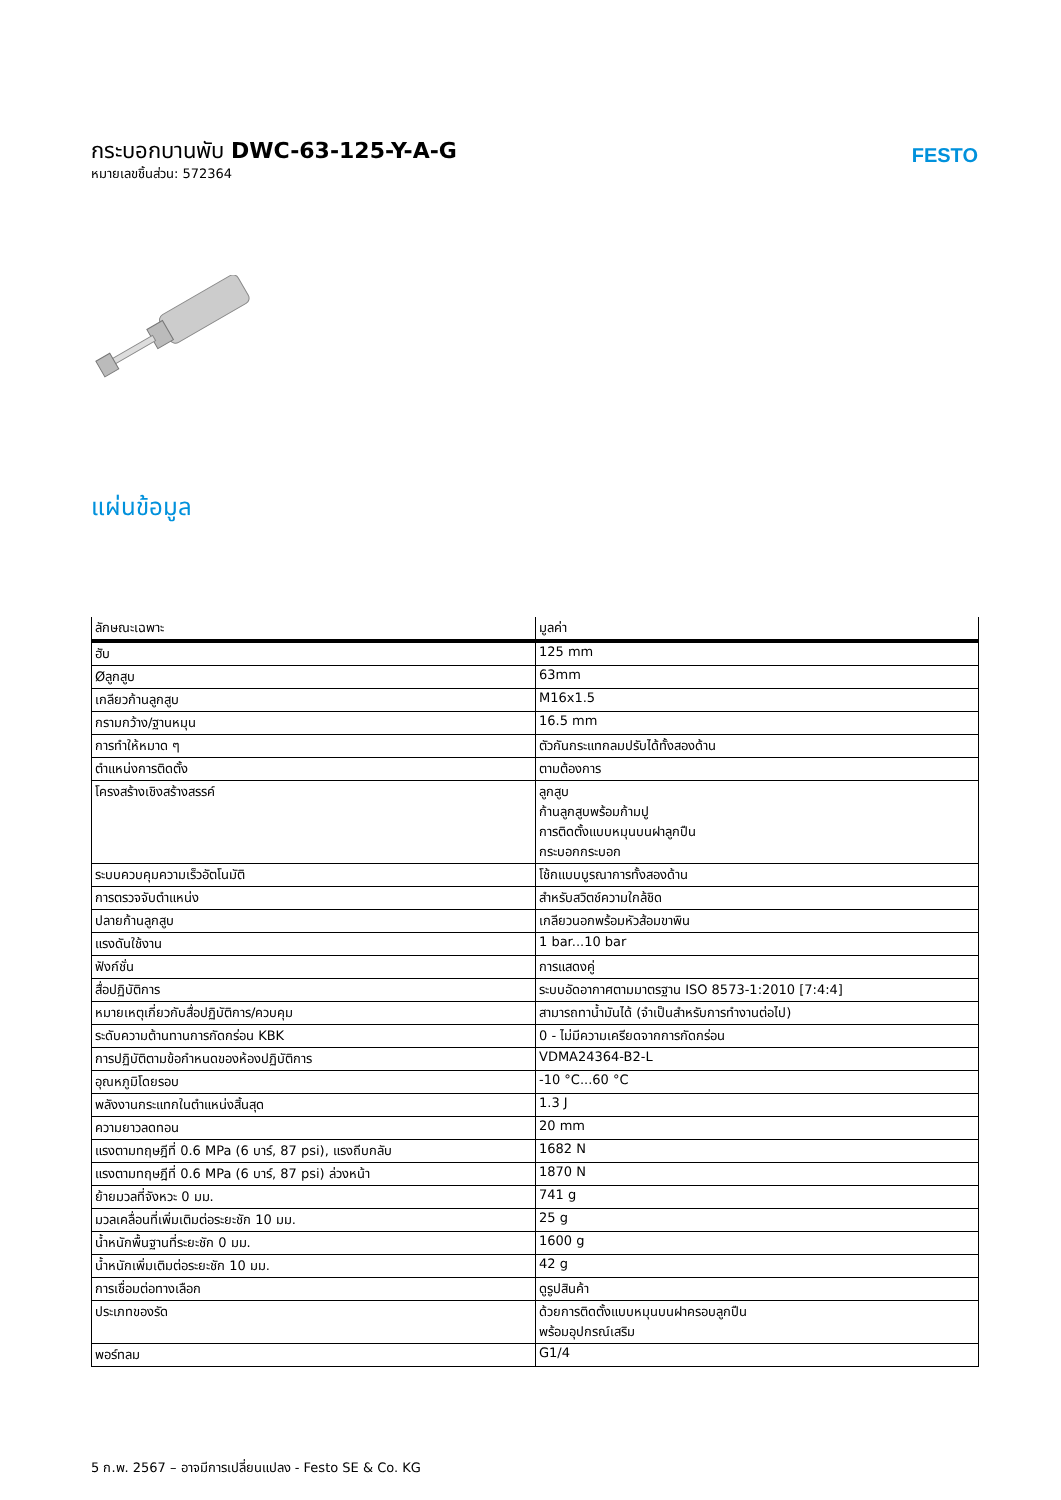กระบอกบานพับ DWC-63-125-Y-A-G
หมายเลขชิ้นส่วน: 572364
FESTO
แผ่นข้อมูล
| ลักษณะเฉพาะ | มูลค่า |
| --- | --- |
| ฮับ | 125 mm |
| Øลูกสูบ | 63mm |
| เกลียวก้านลูกสูบ | M16x1.5 |
| กรามกว้าง/ฐานหมุน | 16.5 mm |
| การทำให้หมาด ๆ | ตัวกันกระแทกลมปรับได้ทั้งสองด้าน |
| ตำแหน่งการติดตั้ง | ตามต้องการ |
| โครงสร้างเชิงสร้างสรรค์ | ลูกสูบ ก้านลูกสูบพร้อมก้ามปู การติดตั้งแบบหมุนบนฝาลูกปืน กระบอกกระบอก |
| ระบบควบคุมความเร็วอัตโนมัติ | โช้กแบบบูรณาการทั้งสองด้าน |
| การตรวจจับตำแหน่ง | สำหรับสวิตช์ความใกล้ชิด |
| ปลายก้านลูกสูบ | เกลียวนอกพร้อมหัวส้อมขาพิน |
| แรงดันใช้งาน | 1 bar...10 bar |
| ฟังก์ชั่น | การแสดงคู่ |
| สื่อปฏิบัติการ | ระบบอัดอากาศตามมาตรฐาน ISO 8573-1:2010 [7:4:4] |
| หมายเหตุเกี่ยวกับสื่อปฏิบัติการ/ควบคุม | สามารถทาน้ำมันได้ (จำเป็นสำหรับการทำงานต่อไป) |
| ระดับความต้านทานการกัดกร่อน KBK | 0 - ไม่มีความเครียดจากการกัดกร่อน |
| การปฏิบัติตามข้อกำหนดของห้องปฏิบัติการ | VDMA24364-B2-L |
| อุณหภูมิโดยรอบ | -10 °C...60 °C |
| พลังงานกระแทกในตำแหน่งสิ้นสุด | 1.3 J |
| ความยาวลดทอน | 20 mm |
| แรงตามทฤษฎีที่ 0.6 MPa (6 บาร์, 87 psi), แรงถีบกลับ | 1682 N |
| แรงตามทฤษฎีที่ 0.6 MPa (6 บาร์, 87 psi) ล่วงหน้า | 1870 N |
| ย้ายมวลที่จังหวะ 0 มม. | 741 g |
| มวลเคลื่อนที่เพิ่มเติมต่อระยะชัก 10 มม. | 25 g |
| น้ำหนักพื้นฐานที่ระยะชัก 0 มม. | 1600 g |
| น้ำหนักเพิ่มเติมต่อระยะชัก 10 มม. | 42 g |
| การเชื่อมต่อทางเลือก | ดูรูปสินค้า |
| ประเภทของรัด | ด้วยการติดตั้งแบบหมุนบนฝาครอบลูกปืน พร้อมอุปกรณ์เสริม |
| พอร์ทลม | G1/4 |
5 ก.พ. 2567 – อาจมีการเปลี่ยนแปลง - Festo SE & Co. KG